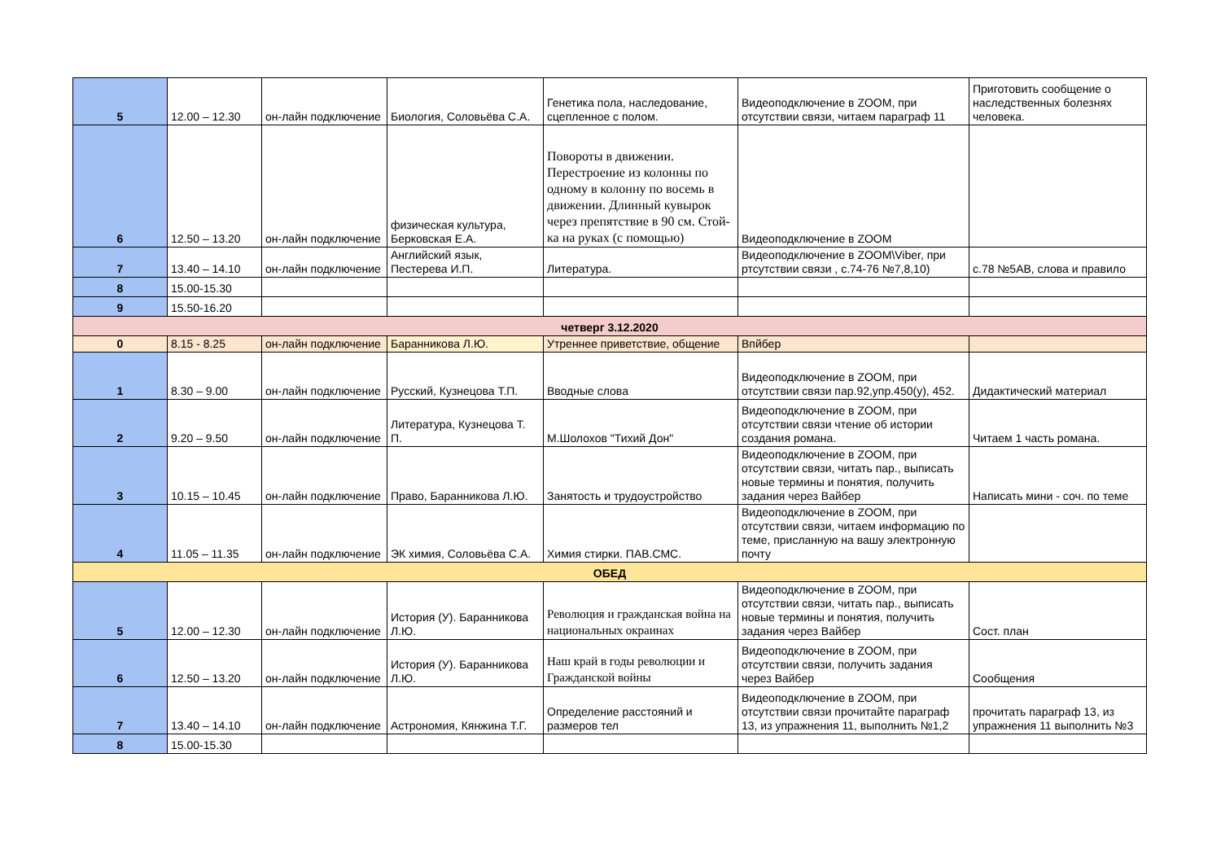| 5 | 12.00 – 12.30 | он-лайн подключение | Биология, Соловьёва С.А. | Генетика пола, наследование, сцепленное с полом. | Видеоподключение в ZOOM, при отсутствии связи, читаем параграф 11 | Приготовить сообщение о наследственных болезнях человека. |
| 6 | 12.50 – 13.20 | он-лайн подключение | физическая культура, Берковская Е.А. | Повороты в движении. Перестроение из колонны по одному в колонну по восемь в движении. Длинный кувырок через препятствие в 90 см. Стой-ка на руках (с помощью) | Видеоподключение в ZOOM | |
| 7 | 13.40 – 14.10 | он-лайн подключение | Английский язык, Пестерева И.П. | Литература. | Видеоподключение в ZOOM\Viber, при ртсутствии связи , с.74-76 №7,8,10) | с.78 №5АВ, слова и правило |
| 8 | 15.00-15.30 | | | | | |
| 9 | 15.50-16.20 | | | | | |
| четверг 3.12.2020 | | | | | | |
| 0 | 8.15 - 8.25 | он-лайн подключение | Баранникова Л.Ю. | Утреннее приветствие, общение | Впйбер | |
| 1 | 8.30 – 9.00 | он-лайн подключение | Русский, Кузнецова Т.П. | Вводные слова | Видеоподключение в ZOOM, при отсутствии связи пар.92,упр.450(у), 452. | Дидактический материал |
| 2 | 9.20 – 9.50 | он-лайн подключение | Литература, Кузнецова Т. П. | М.Шолохов "Тихий Дон" | Видеоподключение в ZOOM, при отсутствии связи чтение об истории создания романа. | Читаем 1 часть романа. |
| 3 | 10.15 – 10.45 | он-лайн подключение | Право, Баранникова Л.Ю. | Занятость и трудоустройство | Видеоподключение в ZOOM, при отсутствии связи, читать пар., выписать новые термины и понятия, получить задания через Вайбер | Написать мини - соч. по теме |
| 4 | 11.05 – 11.35 | он-лайн подключение | ЭК химия, Соловьёва С.А. | Химия стирки. ПАВ.СМС. | Видеоподключение в ZOOM, при отсутствии связи, читаем информацию по теме, присланную на вашу электронную почту | |
| ОБЕД | | | | | | |
| 5 | 12.00 – 12.30 | он-лайн подключение | История (У). Баранникова Л.Ю. | Революция и гражданская война на национальных окраинах | Видеоподключение в ZOOM, при отсутствии связи, читать пар., выписать новые термины и понятия, получить задания через Вайбер | Сост. план |
| 6 | 12.50 – 13.20 | он-лайн подключение | История (У). Баранникова Л.Ю. | Наш край в годы революции и Гражданской войны | Видеоподключение в ZOOM, при отсутствии связи, получить задания через Вайбер | Сообщения |
| 7 | 13.40 – 14.10 | он-лайн подключение | Астрономия, Кянжина Т.Г. | Определение расстояний и размеров тел | Видеоподключение в ZOOM, при отсутствии связи прочитайте параграф 13, из упражнения 11, выполнить №1,2 | прочитать параграф 13, из упражнения 11 выполнить №3 |
| 8 | 15.00-15.30 | | | | | |